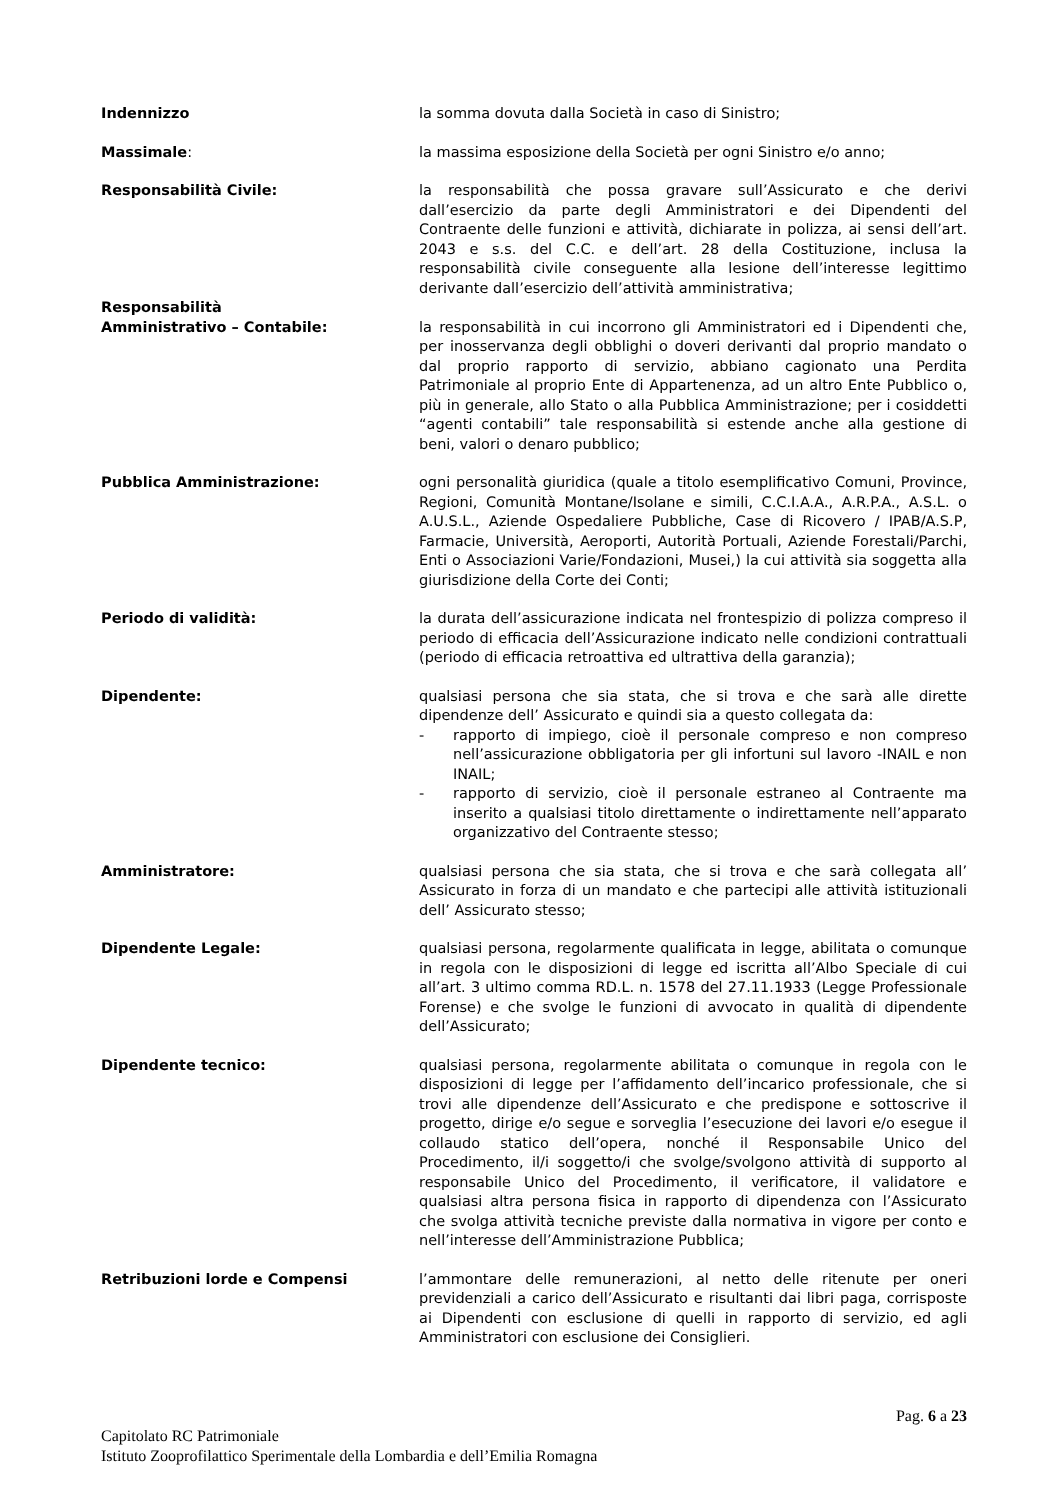Indennizzo la somma dovuta dalla Società in caso di Sinistro;
Massimale: la massima esposizione della Società per ogni Sinistro e/o anno;
Responsabilità Civile: la responsabilità che possa gravare sull’Assicurato e che derivi dall’esercizio da parte degli Amministratori e dei Dipendenti del Contraente delle funzioni e attività, dichiarate in polizza, ai sensi dell’art. 2043 e s.s. del C.C. e dell’art. 28 della Costituzione, inclusa la responsabilità civile conseguente alla lesione dell’interesse legittimo derivante dall’esercizio dell’attività amministrativa;
Responsabilità
Amministrativo – Contabile:
​
la responsabilità in cui incorrono gli Amministratori ed i Dipendenti che, per inosservanza degli obblighi o doveri derivanti dal proprio mandato o dal proprio rapporto di servizio, abbiano cagionato una Perdita Patrimoniale al proprio Ente di Appartenenza, ad un altro Ente Pubblico o, più in generale, allo Stato o alla Pubblica Amministrazione; per i cosiddetti “agenti contabili” tale responsabilità si estende anche alla gestione di beni, valori o denaro pubblico;
Pubblica Amministrazione: ogni personalità giuridica (quale a titolo esemplificativo Comuni, Province, Regioni, Comunità Montane/Isolane e simili, C.C.I.A.A., A.R.P.A., A.S.L. o A.U.S.L., Aziende Ospedaliere Pubbliche, Case di Ricovero / IPAB/A.S.P, Farmacie, Università, Aeroporti, Autorità Portuali, Aziende Forestali/Parchi, Enti o Associazioni Varie/Fondazioni, Musei,) la cui attività sia soggetta alla giurisdizione della Corte dei Conti;
Periodo di validità: la durata dell’assicurazione indicata nel frontespizio di polizza compreso il periodo di efficacia dell’Assicurazione indicato nelle condizioni contrattuali (periodo di efficacia retroattiva ed ultrattiva della garanzia);
Dipendente: qualsiasi persona che sia stata, che si trova e che sarà alle dirette dipendenze dell’ Assicurato e quindi sia a questo collegata da:
- rapporto di impiego, cioè il personale compreso e non compreso nell’assicurazione obbligatoria per gli infortuni sul lavoro -INAIL e non INAIL;
- rapporto di servizio, cioè il personale estraneo al Contraente ma inserito a qualsiasi titolo direttamente o indirettamente nell’apparato organizzativo del Contraente stesso;
Amministratore: qualsiasi persona che sia stata, che si trova e che sarà collegata all’ Assicurato in forza di un mandato e che partecipi alle attività istituzionali dell’ Assicurato stesso;
Dipendente Legale: qualsiasi persona, regolarmente qualificata in legge, abilitata o comunque in regola con le disposizioni di legge ed iscritta all’Albo Speciale di cui all’art. 3 ultimo comma RD.L. n. 1578 del 27.11.1933 (Legge Professionale Forense) e che svolge le funzioni di avvocato in qualità di dipendente dell’Assicurato;
Dipendente tecnico: qualsiasi persona, regolarmente abilitata o comunque in regola con le disposizioni di legge per l’affidamento dell’incarico professionale, che si trovi alle dipendenze dell’Assicurato e che predispone e sottoscrive il progetto, dirige e/o segue e sorveglia l’esecuzione dei lavori e/o esegue il collaudo statico dell’opera, nonché il Responsabile Unico del Procedimento, il/i soggetto/i che svolge/svolgono attività di supporto al responsabile Unico del Procedimento, il verificatore, il validatore e qualsiasi altra persona fisica in rapporto di dipendenza con l’Assicurato che svolga attività tecniche previste dalla normativa in vigore per conto e nell’interesse dell’Amministrazione Pubblica;
Retribuzioni lorde e Compensi l’ammontare delle remunerazioni, al netto delle ritenute per oneri previdenziali a carico dell’Assicurato e risultanti dai libri paga, corrisposte ai Dipendenti con esclusione di quelli in rapporto di servizio, ed agli Amministratori con esclusione dei Consiglieri.
Pag. 6 a 23
Capitolato RC Patrimoniale
Istituto Zooprofilattico Sperimentale della Lombardia e dell’Emilia Romagna